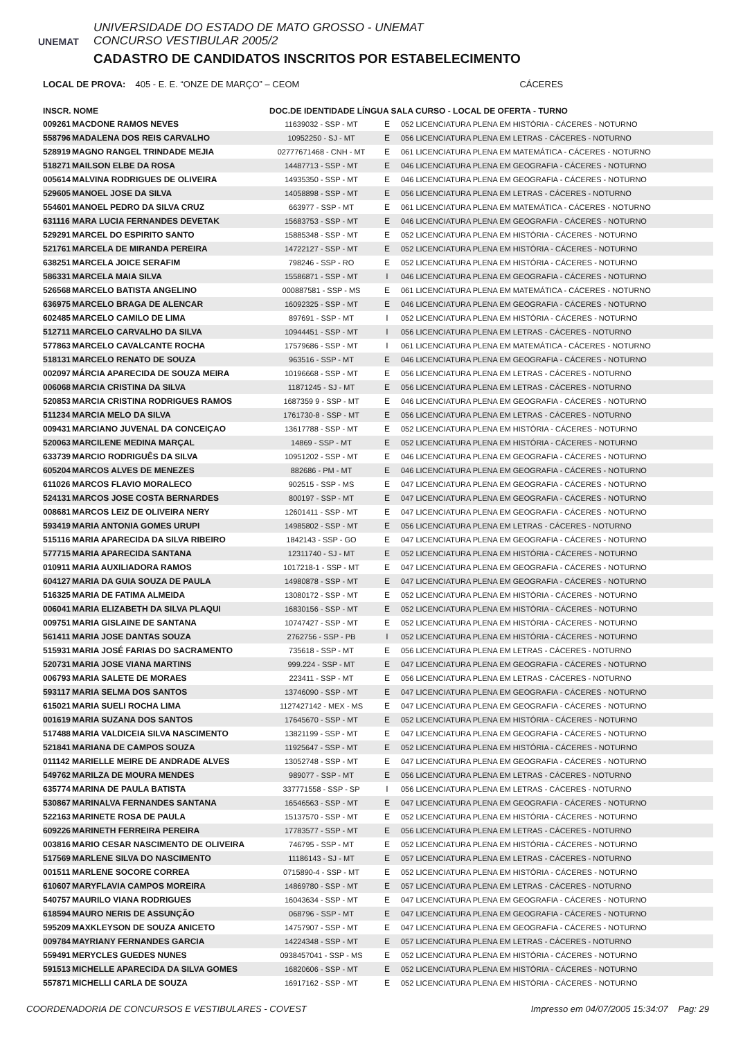UNEMAT
UNIVERSIDADE DO ESTADO DE MATO GROSSO - UNEMAT
CONCURSO VESTIBULAR 2005/2
CADASTRO DE CANDIDATOS INSCRITOS POR ESTABELECIMENTO
LOCAL DE PROVA: 405 - E. E. “ONZE DE MARÇO” – CEOM CÁCERES
| INSCR. NOME | | DOC.DE IDENTIDADE LÍNGUA SALA CURSO - LOCAL DE OFERTA - TURNO | | |
| --- | --- | --- | --- | --- |
| 009261 | MACDONE RAMOS NEVES | 11639032 - SSP - MT | E | 052 LICENCIATURA PLENA EM HISTÓRIA - CÁCERES - NOTURNO |
| 558796 | MADALENA DOS REIS CARVALHO | 10952250 - SJ - MT | E | 056 LICENCIATURA PLENA EM LETRAS - CÁCERES - NOTURNO |
| 528919 | MAGNO RANGEL TRINDADE MEJIA | 02777671468 - CNH - MT | E | 061 LICENCIATURA PLENA EM MATEMÁTICA - CÁCERES - NOTURNO |
| 518271 | MAILSON ELBE DA ROSA | 14487713 - SSP - MT | E | 046 LICENCIATURA PLENA EM GEOGRAFIA - CÁCERES - NOTURNO |
| 005614 | MALVINA RODRIGUES DE OLIVEIRA | 14935350 - SSP - MT | E | 046 LICENCIATURA PLENA EM GEOGRAFIA - CÁCERES - NOTURNO |
| 529605 | MANOEL JOSE DA SILVA | 14058898 - SSP - MT | E | 056 LICENCIATURA PLENA EM LETRAS - CÁCERES - NOTURNO |
| 554601 | MANOEL PEDRO DA SILVA CRUZ | 663977 - SSP - MT | E | 061 LICENCIATURA PLENA EM MATEMÁTICA - CÁCERES - NOTURNO |
| 631116 | MARA LUCIA FERNANDES DEVETAK | 15683753 - SSP - MT | E | 046 LICENCIATURA PLENA EM GEOGRAFIA - CÁCERES - NOTURNO |
| 529291 | MARCEL DO ESPIRITO SANTO | 15885348 - SSP - MT | E | 052 LICENCIATURA PLENA EM HISTÓRIA - CÁCERES - NOTURNO |
| 521761 | MARCELA DE MIRANDA PEREIRA | 14722127 - SSP - MT | E | 052 LICENCIATURA PLENA EM HISTÓRIA - CÁCERES - NOTURNO |
| 638251 | MARCELA JOICE SERAFIM | 798246 - SSP - RO | E | 052 LICENCIATURA PLENA EM HISTÓRIA - CÁCERES - NOTURNO |
| 586331 | MARCELA MAIA SILVA | 15586871 - SSP - MT | I | 046 LICENCIATURA PLENA EM GEOGRAFIA - CÁCERES - NOTURNO |
| 526568 | MARCELO BATISTA ANGELINO | 000887581 - SSP - MS | E | 061 LICENCIATURA PLENA EM MATEMÁTICA - CÁCERES - NOTURNO |
| 636975 | MARCELO BRAGA DE ALENCAR | 16092325 - SSP - MT | E | 046 LICENCIATURA PLENA EM GEOGRAFIA - CÁCERES - NOTURNO |
| 602485 | MARCELO CAMILO DE LIMA | 897691 - SSP - MT | I | 052 LICENCIATURA PLENA EM HISTÓRIA - CÁCERES - NOTURNO |
| 512711 | MARCELO CARVALHO DA SILVA | 10944451 - SSP - MT | I | 056 LICENCIATURA PLENA EM LETRAS - CÁCERES - NOTURNO |
| 577863 | MARCELO CAVALCANTE ROCHA | 17579686 - SSP - MT | I | 061 LICENCIATURA PLENA EM MATEMÁTICA - CÁCERES - NOTURNO |
| 518131 | MARCELO RENATO DE SOUZA | 963516 - SSP - MT | E | 046 LICENCIATURA PLENA EM GEOGRAFIA - CÁCERES - NOTURNO |
| 002097 | MÁRCIA APARECIDA DE SOUZA MEIRA | 10196668 - SSP - MT | E | 056 LICENCIATURA PLENA EM LETRAS - CÁCERES - NOTURNO |
| 006068 | MARCIA CRISTINA DA SILVA | 11871245 - SJ - MT | E | 056 LICENCIATURA PLENA EM LETRAS - CÁCERES - NOTURNO |
| 520853 | MARCIA CRISTINA RODRIGUES RAMOS | 1687359 9 - SSP - MT | E | 046 LICENCIATURA PLENA EM GEOGRAFIA - CÁCERES - NOTURNO |
| 511234 | MARCIA MELO DA SILVA | 1761730-8 - SSP - MT | E | 056 LICENCIATURA PLENA EM LETRAS - CÁCERES - NOTURNO |
| 009431 | MARCIANO JUVENAL DA CONCEIÇAO | 13617788 - SSP - MT | E | 052 LICENCIATURA PLENA EM HISTÓRIA - CÁCERES - NOTURNO |
| 520063 | MARCILENE MEDINA MARÇAL | 14869 - SSP - MT | E | 052 LICENCIATURA PLENA EM HISTÓRIA - CÁCERES - NOTURNO |
| 633739 | MARCIO RODRIGUÊS DA SILVA | 10951202 - SSP - MT | E | 046 LICENCIATURA PLENA EM GEOGRAFIA - CÁCERES - NOTURNO |
| 605204 | MARCOS ALVES DE MENEZES | 882686 - PM - MT | E | 046 LICENCIATURA PLENA EM GEOGRAFIA - CÁCERES - NOTURNO |
| 611026 | MARCOS FLAVIO MORALECO | 902515 - SSP - MS | E | 047 LICENCIATURA PLENA EM GEOGRAFIA - CÁCERES - NOTURNO |
| 524131 | MARCOS JOSE COSTA BERNARDES | 800197 - SSP - MT | E | 047 LICENCIATURA PLENA EM GEOGRAFIA - CÁCERES - NOTURNO |
| 008681 | MARCOS LEIZ DE OLIVEIRA NERY | 12601411 - SSP - MT | E | 047 LICENCIATURA PLENA EM GEOGRAFIA - CÁCERES - NOTURNO |
| 593419 | MARIA ANTONIA GOMES URUPI | 14985802 - SSP - MT | E | 056 LICENCIATURA PLENA EM LETRAS - CÁCERES - NOTURNO |
| 515116 | MARIA APARECIDA DA SILVA RIBEIRO | 1842143 - SSP - GO | E | 047 LICENCIATURA PLENA EM GEOGRAFIA - CÁCERES - NOTURNO |
| 577715 | MARIA APARECIDA SANTANA | 12311740 - SJ - MT | E | 052 LICENCIATURA PLENA EM HISTÓRIA - CÁCERES - NOTURNO |
| 010911 | MARIA AUXILIADORA RAMOS | 1017218-1 - SSP - MT | E | 047 LICENCIATURA PLENA EM GEOGRAFIA - CÁCERES - NOTURNO |
| 604127 | MARIA DA GUIA SOUZA DE PAULA | 14980878 - SSP - MT | E | 047 LICENCIATURA PLENA EM GEOGRAFIA - CÁCERES - NOTURNO |
| 516325 | MARIA DE FATIMA ALMEIDA | 13080172 - SSP - MT | E | 052 LICENCIATURA PLENA EM HISTÓRIA - CÁCERES - NOTURNO |
| 006041 | MARIA ELIZABETH DA SILVA PLAQUI | 16830156 - SSP - MT | E | 052 LICENCIATURA PLENA EM HISTÓRIA - CÁCERES - NOTURNO |
| 009751 | MARIA GISLAINE DE SANTANA | 10747427 - SSP - MT | E | 052 LICENCIATURA PLENA EM HISTÓRIA - CÁCERES - NOTURNO |
| 561411 | MARIA JOSE DANTAS SOUZA | 2762756 - SSP - PB | I | 052 LICENCIATURA PLENA EM HISTÓRIA - CÁCERES - NOTURNO |
| 515931 | MARIA JOSÉ FARIAS DO SACRAMENTO | 735618 - SSP - MT | E | 056 LICENCIATURA PLENA EM LETRAS - CÁCERES - NOTURNO |
| 520731 | MARIA JOSE VIANA MARTINS | 999.224 - SSP - MT | E | 047 LICENCIATURA PLENA EM GEOGRAFIA - CÁCERES - NOTURNO |
| 006793 | MARIA SALETE DE MORAES | 223411 - SSP - MT | E | 056 LICENCIATURA PLENA EM LETRAS - CÁCERES - NOTURNO |
| 593117 | MARIA SELMA DOS SANTOS | 13746090 - SSP - MT | E | 047 LICENCIATURA PLENA EM GEOGRAFIA - CÁCERES - NOTURNO |
| 615021 | MARIA SUELI ROCHA LIMA | 1127427142 - MEX - MS | E | 047 LICENCIATURA PLENA EM GEOGRAFIA - CÁCERES - NOTURNO |
| 001619 | MARIA SUZANA DOS SANTOS | 17645670 - SSP - MT | E | 052 LICENCIATURA PLENA EM HISTÓRIA - CÁCERES - NOTURNO |
| 517488 | MARIA VALDICEIA SILVA NASCIMENTO | 13821199 - SSP - MT | E | 047 LICENCIATURA PLENA EM GEOGRAFIA - CÁCERES - NOTURNO |
| 521841 | MARIANA DE CAMPOS SOUZA | 11925647 - SSP - MT | E | 052 LICENCIATURA PLENA EM HISTÓRIA - CÁCERES - NOTURNO |
| 011142 | MARIELLE MEIRE DE ANDRADE ALVES | 13052748 - SSP - MT | E | 047 LICENCIATURA PLENA EM GEOGRAFIA - CÁCERES - NOTURNO |
| 549762 | MARILZA DE MOURA MENDES | 989077 - SSP - MT | E | 056 LICENCIATURA PLENA EM LETRAS - CÁCERES - NOTURNO |
| 635774 | MARINA DE PAULA BATISTA | 337771558 - SSP - SP | I | 056 LICENCIATURA PLENA EM LETRAS - CÁCERES - NOTURNO |
| 530867 | MARINALVA FERNANDES SANTANA | 16546563 - SSP - MT | E | 047 LICENCIATURA PLENA EM GEOGRAFIA - CÁCERES - NOTURNO |
| 522163 | MARINETE ROSA DE PAULA | 15137570 - SSP - MT | E | 052 LICENCIATURA PLENA EM HISTÓRIA - CÁCERES - NOTURNO |
| 609226 | MARINETH FERREIRA PEREIRA | 17783577 - SSP - MT | E | 056 LICENCIATURA PLENA EM LETRAS - CÁCERES - NOTURNO |
| 003816 | MARIO CESAR NASCIMENTO DE OLIVEIRA | 746795 - SSP - MT | E | 052 LICENCIATURA PLENA EM HISTÓRIA - CÁCERES - NOTURNO |
| 517569 | MARLENE SILVA DO NASCIMENTO | 11186143 - SJ - MT | E | 057 LICENCIATURA PLENA EM LETRAS - CÁCERES - NOTURNO |
| 001511 | MARLENE SOCORE CORREA | 0715890-4 - SSP - MT | E | 052 LICENCIATURA PLENA EM HISTÓRIA - CÁCERES - NOTURNO |
| 610607 | MARYFLAVIA CAMPOS MOREIRA | 14869780 - SSP - MT | E | 057 LICENCIATURA PLENA EM LETRAS - CÁCERES - NOTURNO |
| 540757 | MAURILO VIANA RODRIGUES | 16043634 - SSP - MT | E | 047 LICENCIATURA PLENA EM GEOGRAFIA - CÁCERES - NOTURNO |
| 618594 | MAURO NERIS DE ASSUNÇÃO | 068796 - SSP - MT | E | 047 LICENCIATURA PLENA EM GEOGRAFIA - CÁCERES - NOTURNO |
| 595209 | MAXKLEYSON DE SOUZA ANICETO | 14757907 - SSP - MT | E | 047 LICENCIATURA PLENA EM GEOGRAFIA - CÁCERES - NOTURNO |
| 009784 | MAYRIANY FERNANDES GARCIA | 14224348 - SSP - MT | E | 057 LICENCIATURA PLENA EM LETRAS - CÁCERES - NOTURNO |
| 559491 | MERYCLES GUEDES NUNES | 0938457041 - SSP - MS | E | 052 LICENCIATURA PLENA EM HISTÓRIA - CÁCERES - NOTURNO |
| 591513 | MICHELLE APARECIDA DA SILVA GOMES | 16820606 - SSP - MT | E | 052 LICENCIATURA PLENA EM HISTÓRIA - CÁCERES - NOTURNO |
| 557871 | MICHELLI CARLA DE SOUZA | 16917162 - SSP - MT | E | 052 LICENCIATURA PLENA EM HISTÓRIA - CÁCERES - NOTURNO |
COORDENADORIA DE CONCURSOS E VESTIBULARES - COVEST Impresso em 04/07/2005 15:34:07 Pag: 29